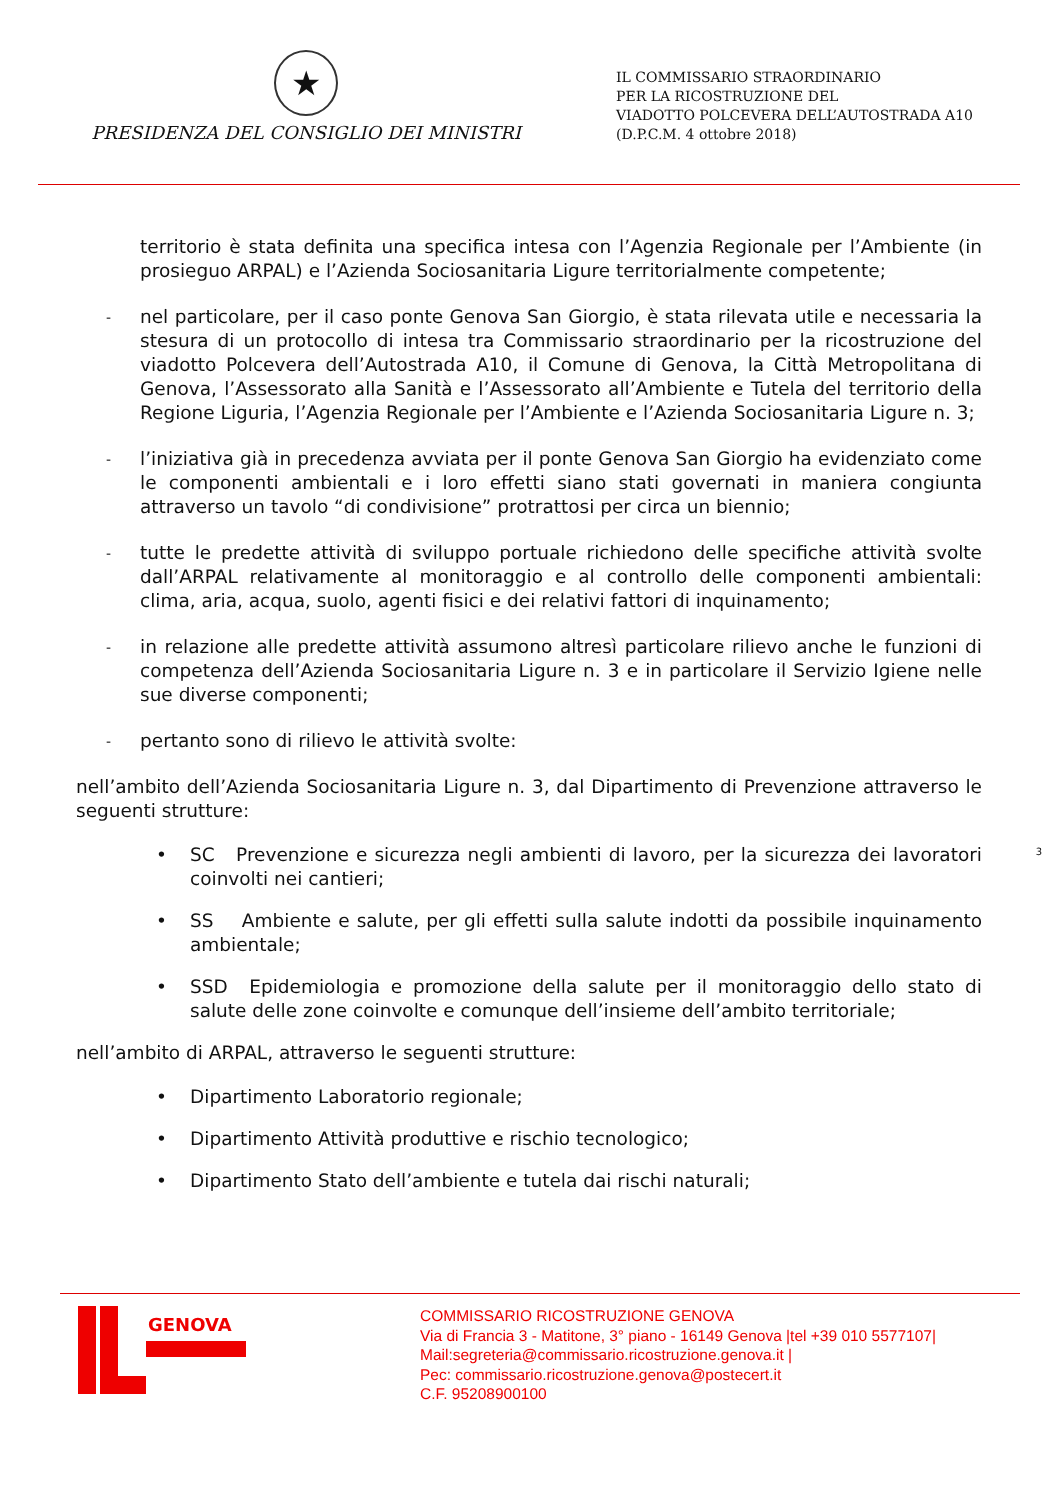★
PRESIDENZA DEL CONSIGLIO DEI MINISTRI
IL COMMISSARIO STRAORDINARIO
PER LA RICOSTRUZIONE DEL
VIADOTTO POLCEVERA DELL’AUTOSTRADA A10
(D.P.C.M. 4 ottobre 2018)
3
territorio è stata definita una specifica intesa con l’Agenzia Regionale per l’Ambiente (in prosieguo ARPAL) e l’Azienda Sociosanitaria Ligure territorialmente competente;
-
nel particolare, per il caso ponte Genova San Giorgio, è stata rilevata utile e necessaria la stesura di un protocollo di intesa tra Commissario straordinario per la ricostruzione del viadotto Polcevera dell’Autostrada A10, il Comune di Genova, la Città Metropolitana di Genova, l’Assessorato alla Sanità e l’Assessorato all’Ambiente e Tutela del territorio della Regione Liguria, l’Agenzia Regionale per l’Ambiente e l’Azienda Sociosanitaria Ligure n. 3;
-
l’iniziativa già in precedenza avviata per il ponte Genova San Giorgio ha evidenziato come le componenti ambientali e i loro effetti siano stati governati in maniera congiunta attraverso un tavolo “di condivisione” protrattosi per circa un biennio;
-
tutte le predette attività di sviluppo portuale richiedono delle specifiche attività svolte dall’ARPAL relativamente al monitoraggio e al controllo delle componenti ambientali: clima, aria, acqua, suolo, agenti fisici e dei relativi fattori di inquinamento;
-
in relazione alle predette attività assumono altresì particolare rilievo anche le funzioni di competenza dell’Azienda Sociosanitaria Ligure n. 3 e in particolare il Servizio Igiene nelle sue diverse componenti;
-
pertanto sono di rilievo le attività svolte:
nell’ambito dell’Azienda Sociosanitaria Ligure n. 3, dal Dipartimento di Prevenzione attraverso le seguenti strutture:
• SC Prevenzione e sicurezza negli ambienti di lavoro, per la sicurezza dei lavoratori coinvolti nei cantieri;
• SS Ambiente e salute, per gli effetti sulla salute indotti da possibile inquinamento ambientale;
• SSD Epidemiologia e promozione della salute per il monitoraggio dello stato di salute delle zone coinvolte e comunque dell’insieme dell’ambito territoriale;
nell’ambito di ARPAL, attraverso le seguenti strutture:
• Dipartimento Laboratorio regionale;
• Dipartimento Attività produttive e rischio tecnologico;
• Dipartimento Stato dell’ambiente e tutela dai rischi naturali;
GENOVA
COMMISSARIO RICOSTRUZIONE GENOVA
Via di Francia 3 - Matitone, 3° piano - 16149 Genova |tel +39 010 5577107|
Mail:segreteria@commissario.ricostruzione.genova.it |
Pec: commissario.ricostruzione.genova@postecert.it
C.F. 95208900100